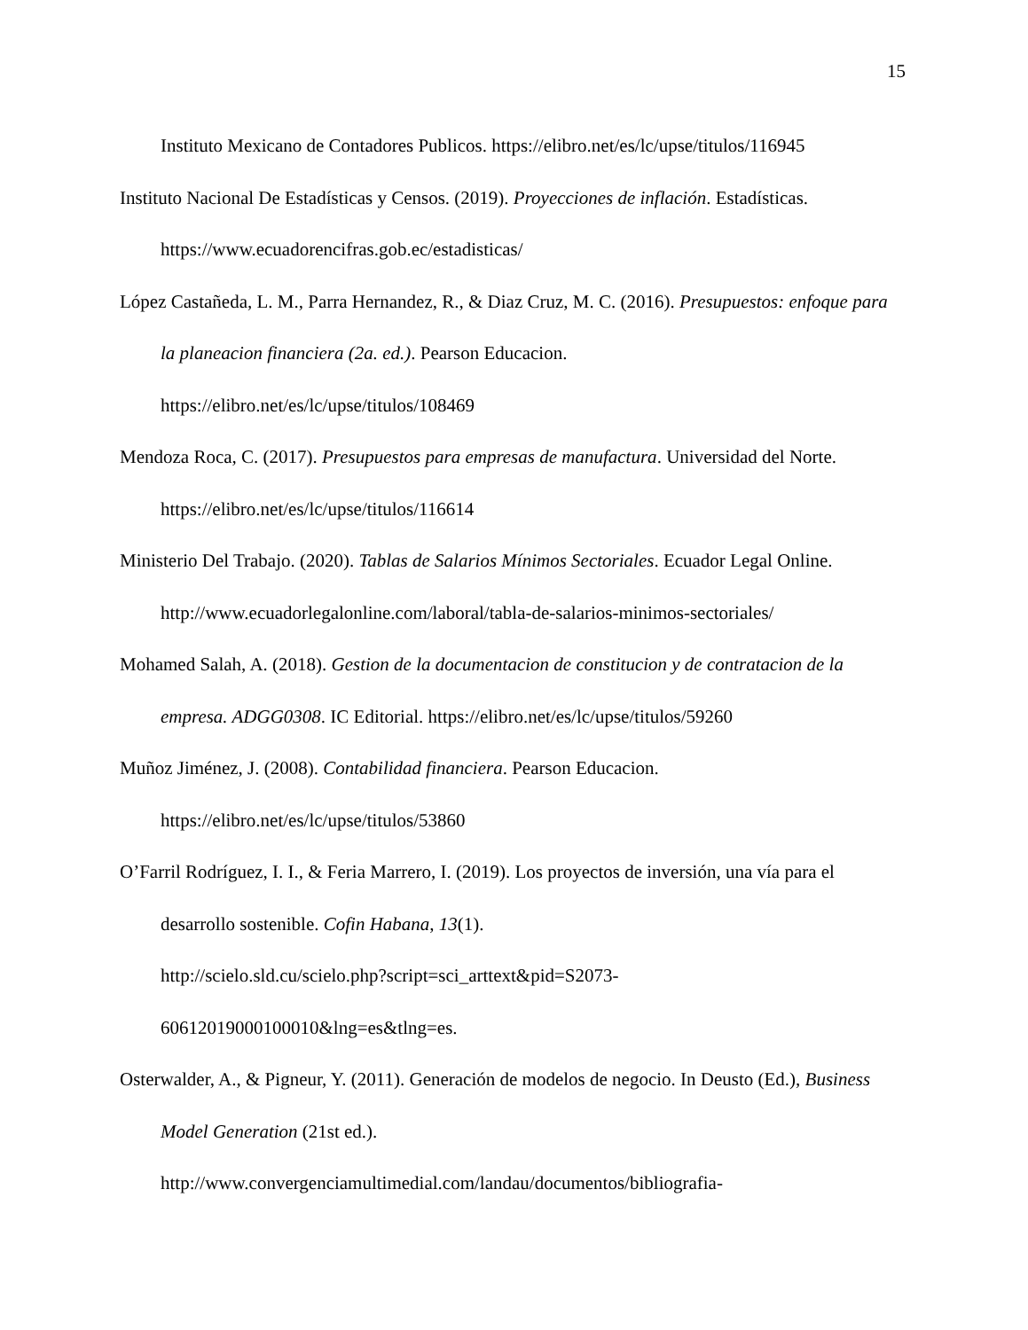15
Instituto Mexicano de Contadores Publicos. https://elibro.net/es/lc/upse/titulos/116945
Instituto Nacional De Estadísticas y Censos. (2019). Proyecciones de inflación. Estadísticas. https://www.ecuadorencifras.gob.ec/estadisticas/
López Castañeda, L. M., Parra Hernandez, R., & Diaz Cruz, M. C. (2016). Presupuestos: enfoque para la planeacion financiera (2a. ed.). Pearson Educacion.
https://elibro.net/es/lc/upse/titulos/108469
Mendoza Roca, C. (2017). Presupuestos para empresas de manufactura. Universidad del Norte. https://elibro.net/es/lc/upse/titulos/116614
Ministerio Del Trabajo. (2020). Tablas de Salarios Mínimos Sectoriales. Ecuador Legal Online. http://www.ecuadorlegalonline.com/laboral/tabla-de-salarios-minimos-sectoriales/
Mohamed Salah, A. (2018). Gestion de la documentacion de constitucion y de contratacion de la empresa. ADGG0308. IC Editorial. https://elibro.net/es/lc/upse/titulos/59260
Muñoz Jiménez, J. (2008). Contabilidad financiera. Pearson Educacion.
https://elibro.net/es/lc/upse/titulos/53860
O’Farril Rodríguez, I. I., & Feria Marrero, I. (2019). Los proyectos de inversión, una vía para el desarrollo sostenible. Cofin Habana, 13(1).
http://scielo.sld.cu/scielo.php?script=sci_arttext&pid=S2073-
60612019000100010&lng=es&tlng=es.
Osterwalder, A., & Pigneur, Y. (2011). Generación de modelos de negocio. In Deusto (Ed.), Business Model Generation (21st ed.).
http://www.convergenciamultimedial.com/landau/documentos/bibliografia-